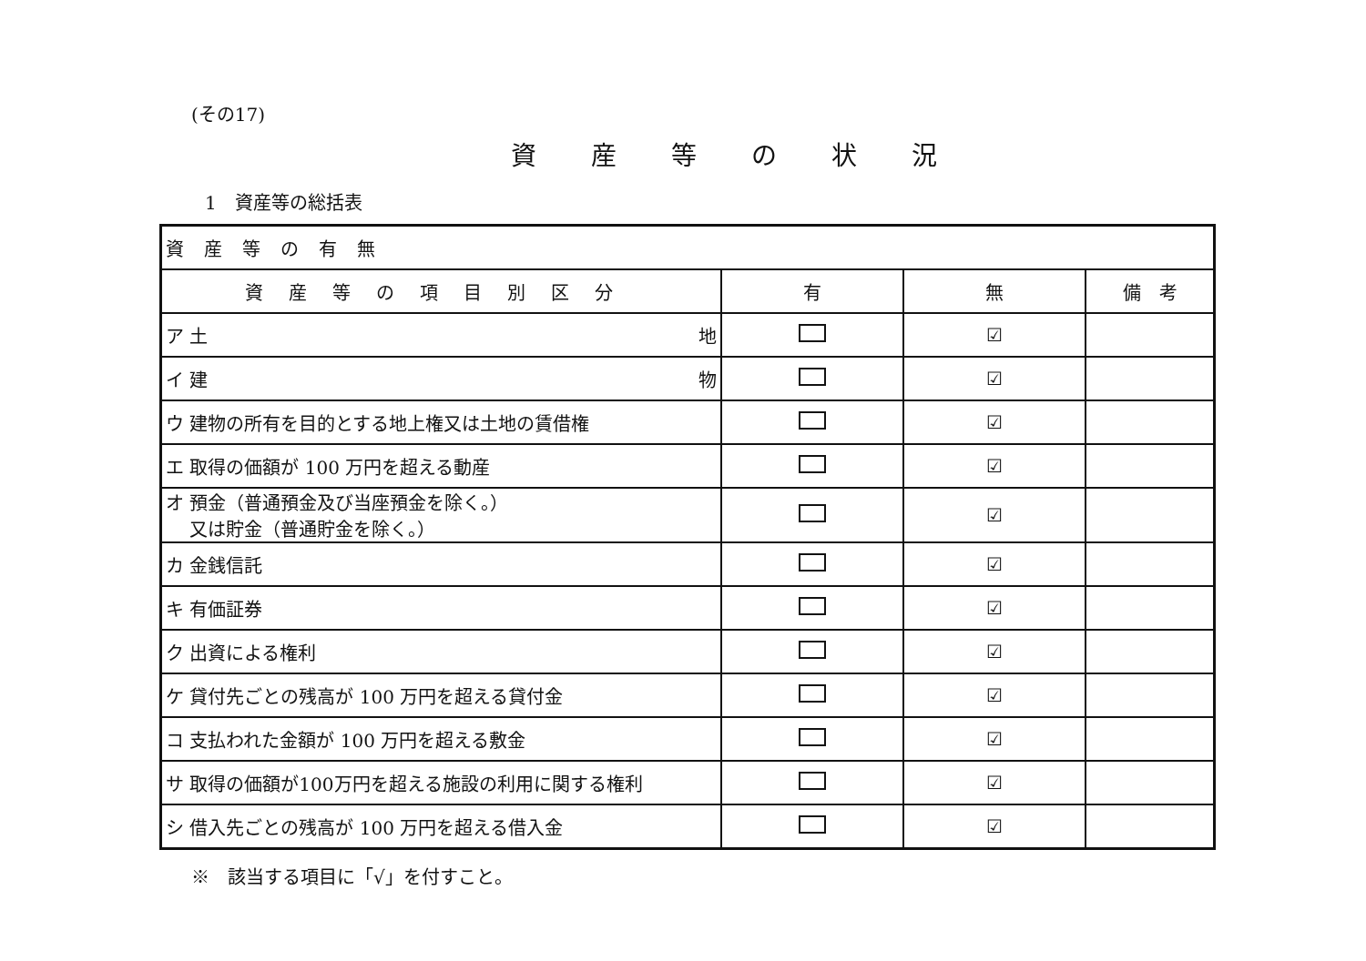(その17)
資産等の状況
1　資産等の総括表
| 資産等の有無 | | | |
| 資産等の項目別区分 | 有 | 無 | 備 考 |
| ア 土 地 | | ☑ | |
| イ 建 物 | | ☑ | |
| ウ 建物の所有を目的とする地上権又は土地の賃借権 | | ☑ | |
| エ 取得の価額が 100 万円を超える動産 | | ☑ | |
| オ 預金（普通預金及び当座預金を除く。） 又は貯金（普通貯金を除く。） | | ☑ | |
| カ 金銭信託 | | ☑ | |
| キ 有価証券 | | ☑ | |
| ク 出資による権利 | | ☑ | |
| ケ 貸付先ごとの残高が 100 万円を超える貸付金 | | ☑ | |
| コ 支払われた金額が 100 万円を超える敷金 | | ☑ | |
| サ 取得の価額が100万円を超える施設の利用に関する権利 | | ☑ | |
| シ 借入先ごとの残高が 100 万円を超える借入金 | | ☑ | |
※　該当する項目に「√」を付すこと。